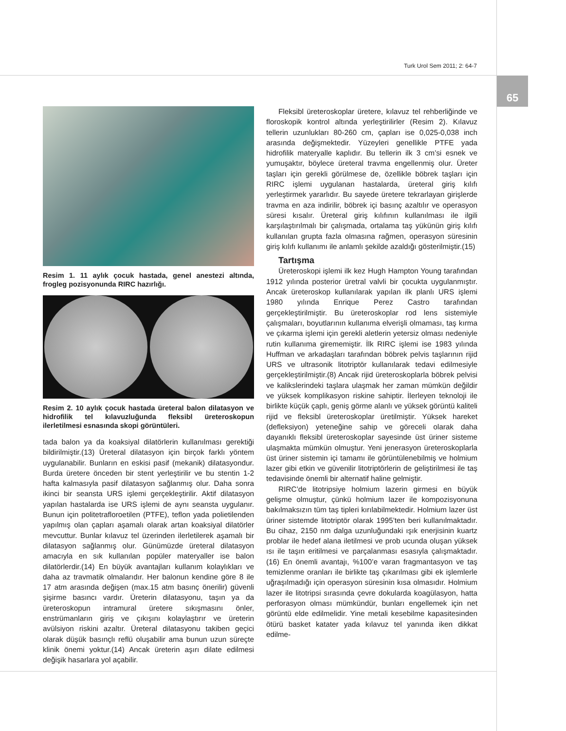Turk Urol Sem 2011; 2: 64-7
65
Resim 1. 11 aylık çocuk hastada, genel anestezi altında, frogleg pozisyonunda RIRC hazırlığı.
Resim 2. 10 aylık çocuk hastada üreteral balon dilatasyon ve hidrofilik tel kılavuzluğunda fleksibl üreteroskopun ilerletilmesi esnasında skopi görüntüleri.
tada balon ya da koaksiyal dilatörlerin kullanılması gerektiği bildirilmiştir.(13) Üreteral dilatasyon için birçok farklı yöntem uygulanabilir. Bunların en eskisi pasif (mekanik) dilatasyondur. Burda üretere önceden bir stent yerleştirilir ve bu stentin 1-2 hafta kalmasıyla pasif dilatasyon sağlanmış olur. Daha sonra ikinci bir seansta URS işlemi gerçekleştirilir. Aktif dilatasyon yapılan hastalarda ise URS işlemi de aynı seansta uygulanır. Bunun için politetrafloroetilen (PTFE), teflon yada polietilenden yapılmış olan çapları aşamalı olarak artan koaksiyal dilatörler mevcuttur. Bunlar kılavuz tel üzerinden ilerletilerek aşamalı bir dilatasyon sağlanmış olur. Günümüzde üreteral dilatasyon amacıyla en sık kullanılan popüler materyaller ise balon dilatörlerdir.(14) En büyük avantajları kullanım kolaylıkları ve daha az travmatik olmalarıdır. Her balonun kendine göre 8 ile 17 atm arasında değişen (max.15 atm basınç önerilir) güvenli şişirme basıncı vardır. Üreterin dilatasyonu, taşın ya da üreteroskopun intramural üretere sıkışmasını önler, enstrümanların giriş ve çıkışını kolaylaştırır ve üreterin avülsiyon riskini azaltır. Üreteral dilatasyonu takiben geçici olarak düşük basınçlı reflü oluşabilir ama bunun uzun süreçte klinik önemi yoktur.(14) Ancak üreterin aşırı dilate edilmesi değişik hasarlara yol açabilir.
Fleksibl üreteroskoplar üretere, kılavuz tel rehberliğinde ve floroskopik kontrol altında yerleştirilirler (Resim 2). Kılavuz tellerin uzunlukları 80-260 cm, çapları ise 0,025-0,038 inch arasında değişmektedir. Yüzeyleri genellikle PTFE yada hidrofilik materyalle kaplıdır. Bu tellerin ilk 3 cm’si esnek ve yumuşaktır, böylece üreteral travma engellenmiş olur. Üreter taşları için gerekli görülmese de, özellikle böbrek taşları için RIRC işlemi uygulanan hastalarda, üreteral giriş kılıfı yerleştirmek yararlıdır. Bu sayede üretere tekrarlayan girişlerde travma en aza indirilir, böbrek içi basınç azaltılır ve operasyon süresi kısalır. Üreteral giriş kılıfının kullanılması ile ilgili karşılaştırılmalı bir çalışmada, ortalama taş yükünün giriş kılıfı kullanılan grupta fazla olmasına rağmen, operasyon süresinin giriş kılıfı kullanımı ile anlamlı şekilde azaldığı gösterilmiştir.(15)
Tartışma
Üreteroskopi işlemi ilk kez Hugh Hampton Young tarafından 1912 yılında posterior üretral valvli bir çocukta uygulanmıştır. Ancak üreteroskop kullanılarak yapılan ilk planlı URS işlemi 1980 yılında Enrique Perez Castro tarafından gerçekleştirilmiştir. Bu üreteroskoplar rod lens sistemiyle çalışmaları, boyutlarının kullanıma elverişli olmaması, taş kırma ve çıkarma işlemi için gerekli aletlerin yetersiz olması nedeniyle rutin kullanıma girememiştir. İlk RIRC işlemi ise 1983 yılında Huffman ve arkadaşları tarafından böbrek pelvis taşlarının rijid URS ve ultrasonik litotriptör kullanılarak tedavi edilmesiyle gerçekleştirilmiştir.(8) Ancak rijid üreteroskoplarla böbrek pelvisi ve kalikslerindeki taşlara ulaşmak her zaman mümkün değildir ve yüksek komplikasyon riskine sahiptir. İlerleyen teknoloji ile birlikte küçük çaplı, geniş görme alanlı ve yüksek görüntü kaliteli rijid ve fleksibl üreteroskoplar üretilmiştir. Yüksek hareket (defleksiyon) yeteneğine sahip ve göreceli olarak daha dayanıklı fleksibl üreteroskoplar sayesinde üst üriner sisteme ulaşmakta mümkün olmuştur. Yeni jenerasyon üreteroskoplarla üst üriner sistemin içi tamamı ile görüntülenebilmiş ve holmium lazer gibi etkin ve güvenilir litotriptörlerin de geliştirilmesi ile taş tedavisinde önemli bir alternatif haline gelmiştir.
RIRC’de litotripsiye holmium lazerin girmesi en büyük gelişme olmuştur, çünkü holmium lazer ile kompozisyonuna bakılmaksızın tüm taş tipleri kırılabilmektedir. Holmium lazer üst üriner sistemde litotriptör olarak 1995’ten beri kullanılmaktadır. Bu cihaz, 2150 nm dalga uzunluğundaki ışık enerjisinin kuartz problar ile hedef alana iletilmesi ve prob ucunda oluşan yüksek ısı ile taşın eritilmesi ve parçalanması esasıyla çalışmaktadır.(16) En önemli avantajı, %100’e varan fragmantasyon ve taş temizlenme oranları ile birlikte taş çıkarılması gibi ek işlemlerle uğraşılmadığı için operasyon süresinin kısa olmasıdır. Holmium lazer ile litotripsi sırasında çevre dokularda koagülasyon, hatta perforasyon olması mümkündür, bunları engellemek için net görüntü elde edilmelidir. Yine metali kesebilme kapasitesinden ötürü basket katater yada kılavuz tel yanında iken dikkat edilme-